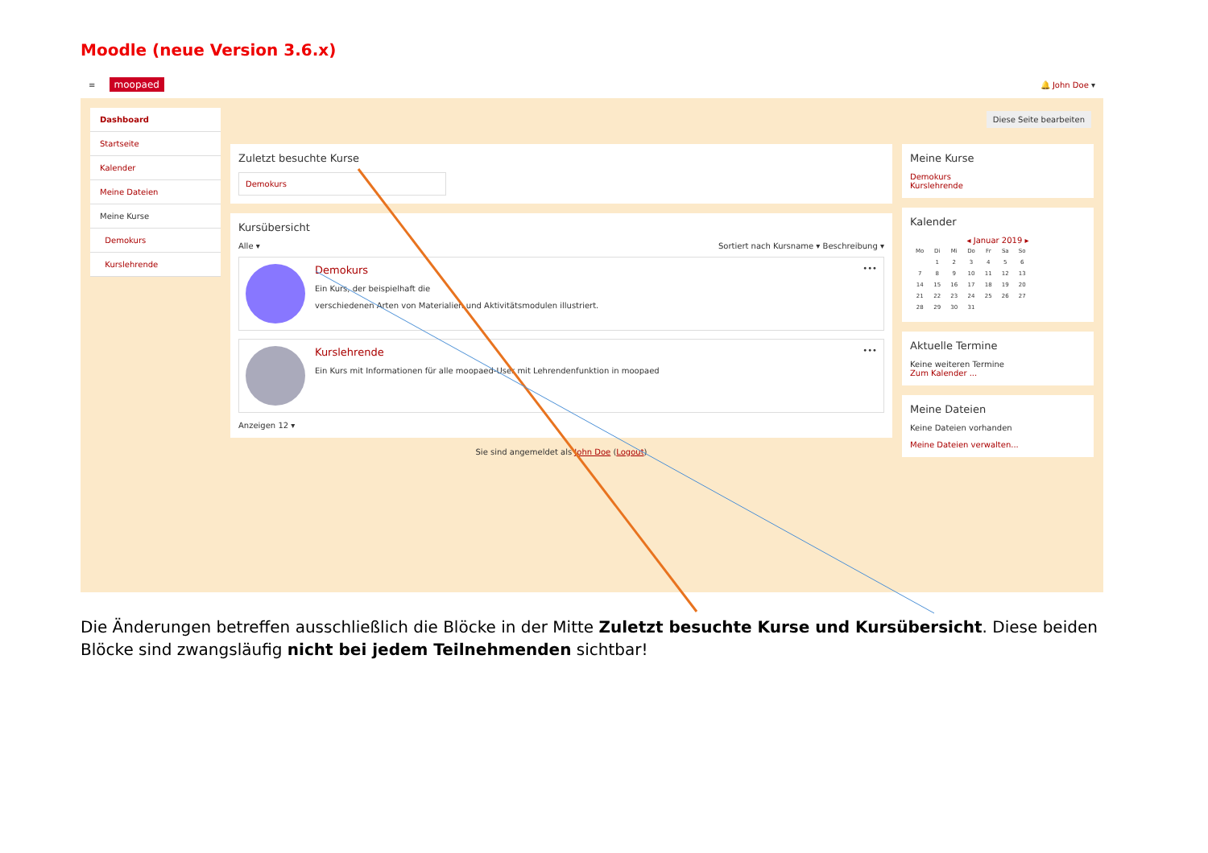Moodle (neue Version 3.6.x)
≡ moopaed
🔔 John Doe ▾
Dashboard
Startseite
Kalender
Meine Dateien
Meine Kurse
Demokurs
Kurslehrende
Zuletzt besuchte Kurse
Demokurs
Kursübersicht
Alle ▾ Sortiert nach Kursname ▾ Beschreibung ▾
Demokurs
Ein Kurs, der beispielhaft die
verschiedenen Arten von Materialien und Aktivitätsmodulen illustriert.
•••
Kurslehrende
Ein Kurs mit Informationen für alle moopaed-User mit Lehrendenfunktion in moopaed
•••
Anzeigen 12 ▾
Sie sind angemeldet als John Doe (Logout)
Diese Seite bearbeiten
Meine Kurse
Demokurs
Kurslehrende
Kalender
◂ Januar 2019 ▸
| Mo | Di | Mi | Do | Fr | Sa | So |
| | 1 | 2 | 3 | 4 | 5 | 6 |
| 7 | 8 | 9 | 10 | 11 | 12 | 13 |
| 14 | 15 | 16 | 17 | 18 | 19 | 20 |
| 21 | 22 | 23 | 24 | 25 | 26 | 27 |
| 28 | 29 | 30 | 31 | | | |
Aktuelle Termine
Keine weiteren Termine
Zum Kalender ...
Meine Dateien
Keine Dateien vorhanden
Meine Dateien verwalten...
Die Änderungen betreffen ausschließlich die Blöcke in der Mitte Zuletzt besuchte Kurse und Kursübersicht. Diese beiden Blöcke sind zwangsläufig nicht bei jedem Teilnehmenden sichtbar!